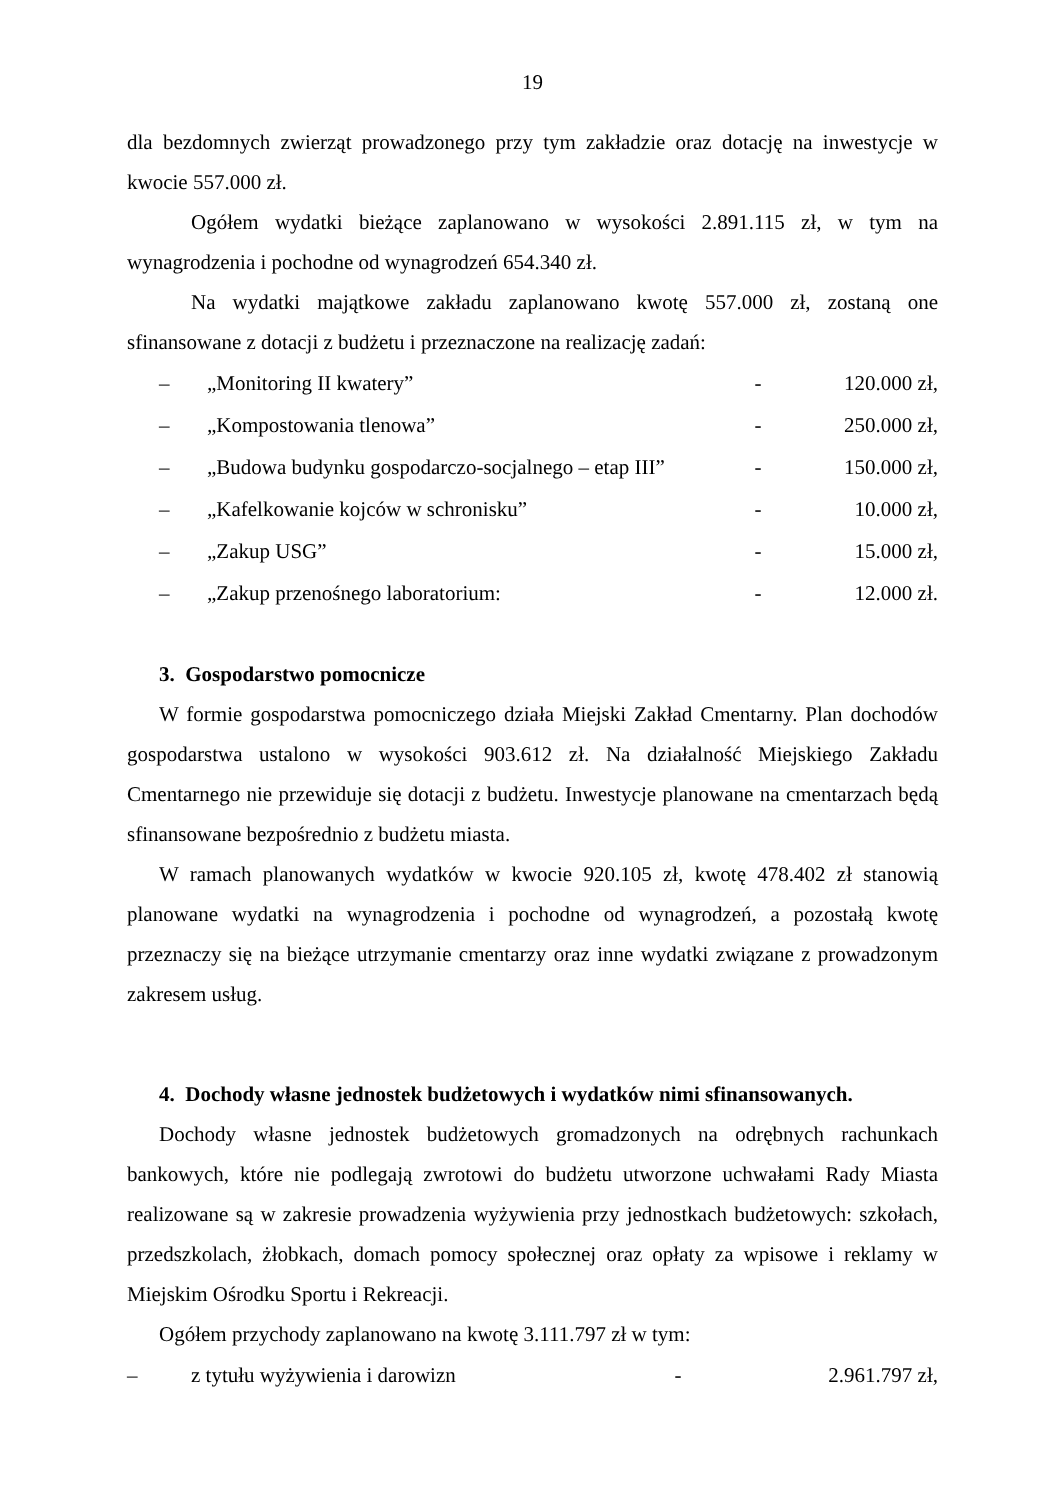19
dla bezdomnych zwierząt prowadzonego przy tym zakładzie oraz dotację na inwestycje w kwocie 557.000 zł.
Ogółem wydatki bieżące zaplanowano w wysokości 2.891.115 zł, w tym na wynagrodzenia i pochodne od wynagrodzeń 654.340 zł.
Na wydatki majątkowe zakładu zaplanowano kwotę 557.000 zł, zostaną one sfinansowane z dotacji z budżetu i przeznaczone na realizację zadań:
– „Monitoring II kwatery” - 120.000 zł,
– „Kompostowania tlenowa” - 250.000 zł,
– „Budowa budynku gospodarczo-socjalnego – etap III” - 150.000 zł,
– „Kafelkowanie kojców w schronisku” - 10.000 zł,
– „Zakup USG” - 15.000 zł,
– „Zakup przenośnego laboratorium: - 12.000 zł.
3. Gospodarstwo pomocnicze
W formie gospodarstwa pomocniczego działa Miejski Zakład Cmentarny. Plan dochodów gospodarstwa ustalono w wysokości 903.612 zł. Na działalność Miejskiego Zakładu Cmentarnego nie przewiduje się dotacji z budżetu. Inwestycje planowane na cmentarzach będą sfinansowane bezpośrednio z budżetu miasta.
W ramach planowanych wydatków w kwocie 920.105 zł, kwotę 478.402 zł stanowią planowane wydatki na wynagrodzenia i pochodne od wynagrodzeń, a pozostałą kwotę przeznaczy się na bieżące utrzymanie cmentarzy oraz inne wydatki związane z prowadzonym zakresem usług.
4. Dochody własne jednostek budżetowych i wydatków nimi sfinansowanych.
Dochody własne jednostek budżetowych gromadzonych na odrębnych rachunkach bankowych, które nie podlegają zwrotowi do budżetu utworzone uchwałami Rady Miasta realizowane są w zakresie prowadzenia wyżywienia przy jednostkach budżetowych: szkołach, przedszkolach, żłobkach, domach pomocy społecznej oraz opłaty za wpisowe i reklamy w Miejskim Ośrodku Sportu i Rekreacji.
Ogółem przychody zaplanowano na kwotę 3.111.797 zł w tym:
– z tytułu wyżywienia i darowizn - 2.961.797 zł,